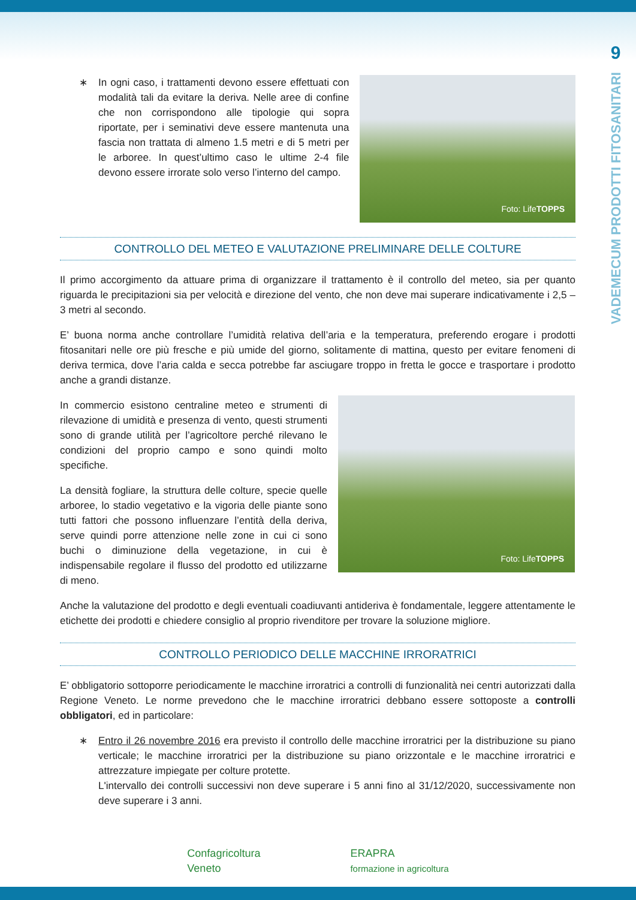9
VADEMECUM PRODOTTI FITOSANITARI
∗ In ogni caso, i trattamenti devono essere effettuati con modalità tali da evitare la deriva. Nelle aree di confine che non corrispondono alle tipologie qui sopra riportate, per i seminativi deve essere mantenuta una fascia non trattata di almeno 1.5 metri e di 5 metri per le arboree. In quest’ultimo caso le ultime 2-4 file devono essere irrorate solo verso l’interno del campo.
Foto: Life TOPPS
CONTROLLO DEL METEO E VALUTAZIONE PRELIMINARE DELLE COLTURE
Il primo accorgimento da attuare prima di organizzare il trattamento è il controllo del meteo, sia per quanto riguarda le precipitazioni sia per velocità e direzione del vento, che non deve mai superare indicativamente i 2,5 – 3 metri al secondo.
E’ buona norma anche controllare l’umidità relativa dell’aria e la temperatura, preferendo erogare i prodotti fitosanitari nelle ore più fresche e più umide del giorno, solitamente di mattina, questo per evitare fenomeni di deriva termica, dove l’aria calda e secca potrebbe far asciugare troppo in fretta le gocce e trasportare i prodotto anche a grandi distanze.
In commercio esistono centraline meteo e strumenti di rilevazione di umidità e presenza di vento, questi strumenti sono di grande utilità per l’agricoltore perché rilevano le condizioni del proprio campo e sono quindi molto specifiche.
La densità fogliare, la struttura delle colture, specie quelle arboree, lo stadio vegetativo e la vigoria delle piante sono tutti fattori che possono influenzare l’entità della deriva, serve quindi porre attenzione nelle zone in cui ci sono buchi o diminuzione della vegetazione, in cui è indispensabile regolare il flusso del prodotto ed utilizzarne di meno.
Foto: Life TOPPS
Anche la valutazione del prodotto e degli eventuali coadiuvanti antideriva è fondamentale, leggere attentamente le etichette dei prodotti e chiedere consiglio al proprio rivenditore per trovare la soluzione migliore.
CONTROLLO PERIODICO DELLE MACCHINE IRRORATRICI
E’ obbligatorio sottoporre periodicamente le macchine irroratrici a controlli di funzionalità nei centri autorizzati dalla Regione Veneto. Le norme prevedono che le macchine irroratrici debbano essere sottoposte a controlli obbligatori, ed in particolare:
∗ Entro il 26 novembre 2016 era previsto il controllo delle macchine irroratrici per la distribuzione su piano verticale; le macchine irroratrici per la distribuzione su piano orizzontale e le macchine irroratrici e attrezzature impiegate per colture protette.
L'intervallo dei controlli successivi non deve superare i 5 anni fino al 31/12/2020, successivamente non deve superare i 3 anni.
Confagricoltura
Veneto
ERAPRA
formazione in agricoltura